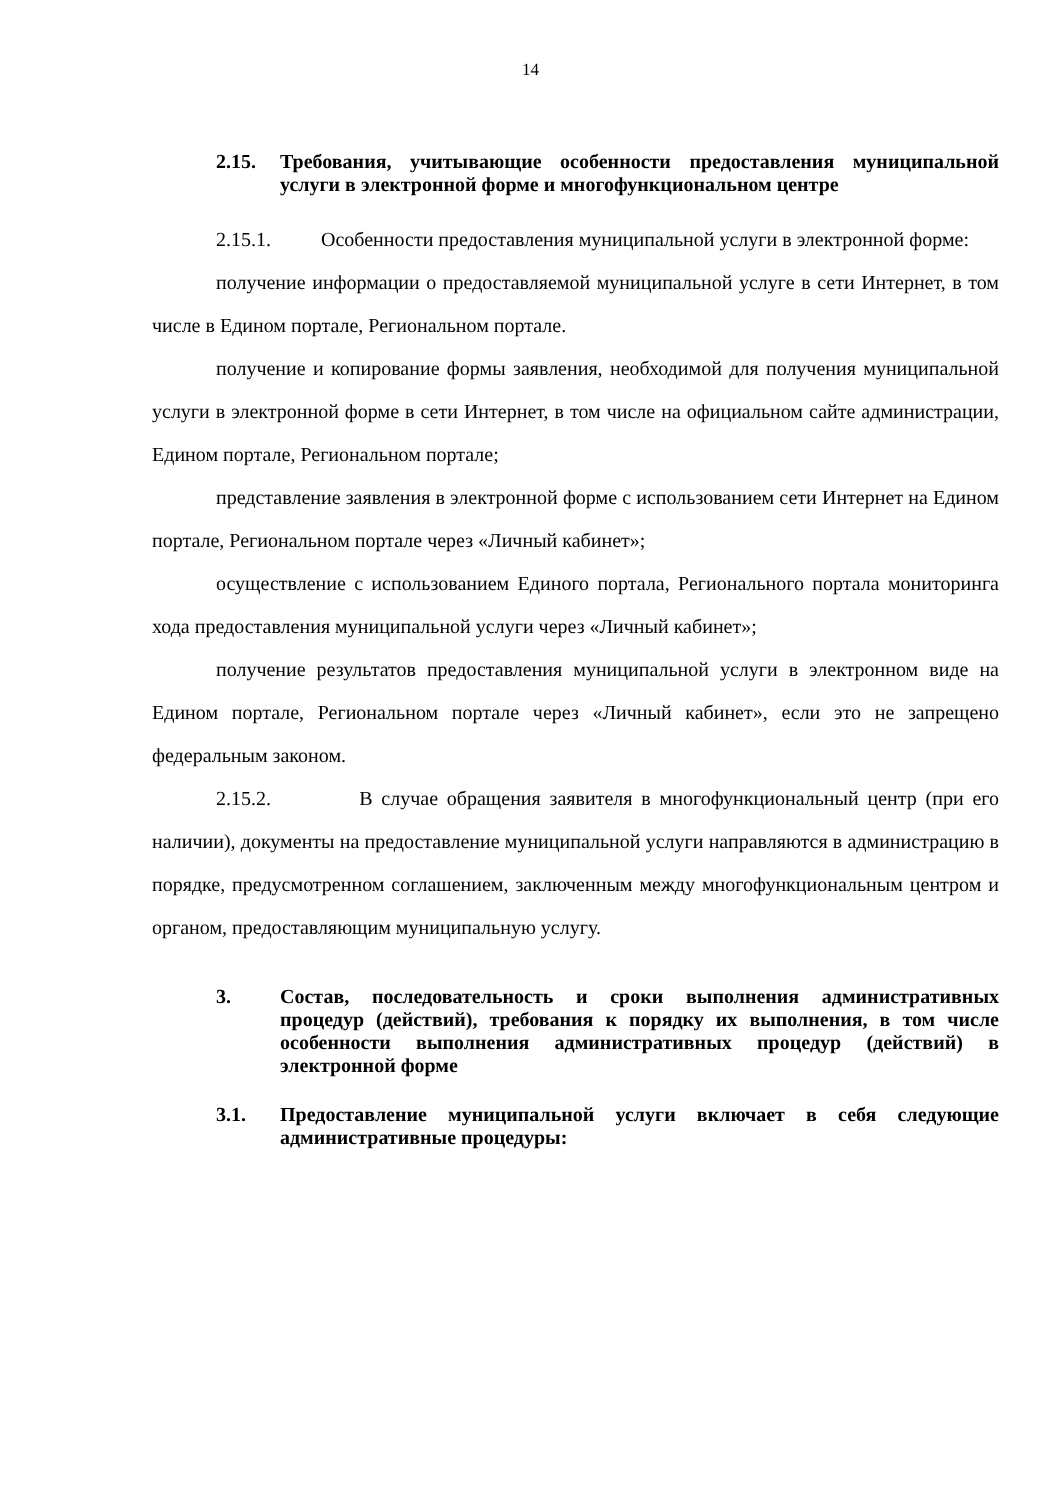14
2.15. Требования, учитывающие особенности предоставления муниципальной услуги в электронной форме и многофункциональном центре
2.15.1. Особенности предоставления муниципальной услуги в электронной форме:
получение информации о предоставляемой муниципальной услуге в сети Интернет, в том числе в Едином портале, Региональном портале.
получение и копирование формы заявления, необходимой для получения муниципальной услуги в электронной форме в сети Интернет, в том числе на официальном сайте администрации, Едином портале, Региональном портале;
представление заявления в электронной форме с использованием сети Интернет на Едином портале, Региональном портале через «Личный кабинет»;
осуществление с использованием Единого портала, Регионального портала мониторинга хода предоставления муниципальной услуги через «Личный кабинет»;
получение результатов предоставления муниципальной услуги в электронном виде на Едином портале, Региональном портале через «Личный кабинет», если это не запрещено федеральным законом.
2.15.2. В случае обращения заявителя в многофункциональный центр (при его наличии), документы на предоставление муниципальной услуги направляются в администрацию в порядке, предусмотренном соглашением, заключенным между многофункциональным центром и органом, предоставляющим муниципальную услугу.
3. Состав, последовательность и сроки выполнения административных процедур (действий), требования к порядку их выполнения, в том числе особенности выполнения административных процедур (действий) в электронной форме
3.1. Предоставление муниципальной услуги включает в себя следующие административные процедуры: